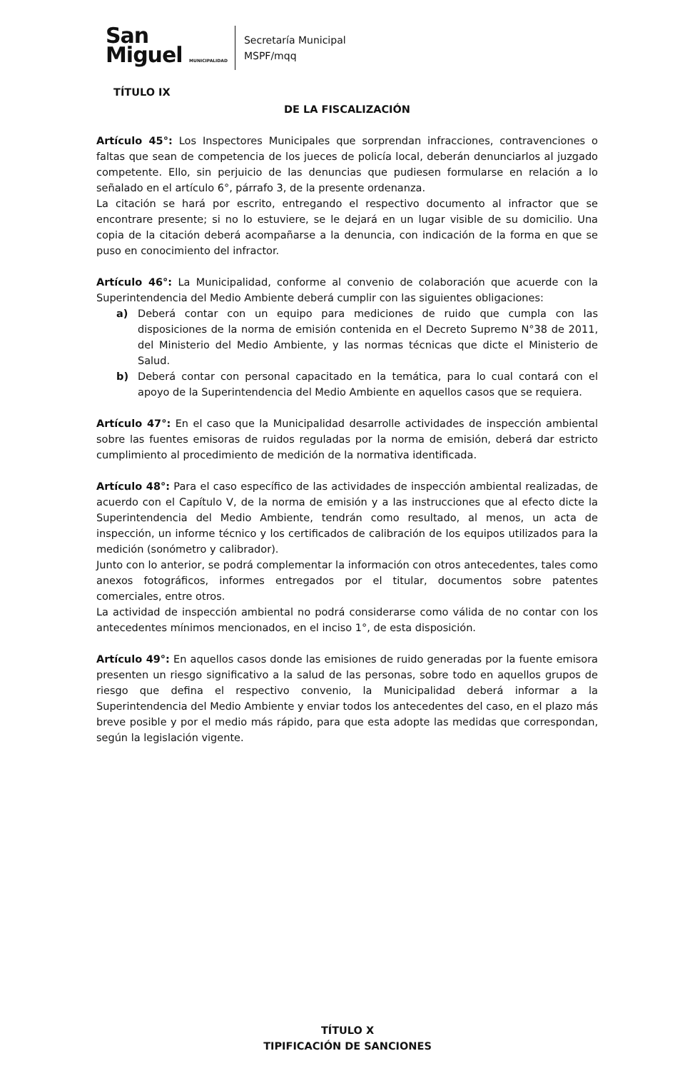San
Miguel MUNICIPALIDAD
Secretaría Municipal
MSPF/mqq
TÍTULO IX
DE LA FISCALIZACIÓN
Artículo 45°: Los Inspectores Municipales que sorprendan infracciones, contravenciones o faltas que sean de competencia de los jueces de policía local, deberán denunciarlos al juzgado competente. Ello, sin perjuicio de las denuncias que pudiesen formularse en relación a lo señalado en el artículo 6°, párrafo 3, de la presente ordenanza.
La citación se hará por escrito, entregando el respectivo documento al infractor que se encontrare presente; si no lo estuviere, se le dejará en un lugar visible de su domicilio. Una copia de la citación deberá acompañarse a la denuncia, con indicación de la forma en que se puso en conocimiento del infractor.
Artículo 46°: La Municipalidad, conforme al convenio de colaboración que acuerde con la Superintendencia del Medio Ambiente deberá cumplir con las siguientes obligaciones:
a) Deberá contar con un equipo para mediciones de ruido que cumpla con las disposiciones de la norma de emisión contenida en el Decreto Supremo N°38 de 2011, del Ministerio del Medio Ambiente, y las normas técnicas que dicte el Ministerio de Salud.
b) Deberá contar con personal capacitado en la temática, para lo cual contará con el apoyo de la Superintendencia del Medio Ambiente en aquellos casos que se requiera.
Artículo 47°: En el caso que la Municipalidad desarrolle actividades de inspección ambiental sobre las fuentes emisoras de ruidos reguladas por la norma de emisión, deberá dar estricto cumplimiento al procedimiento de medición de la normativa identificada.
Artículo 48°: Para el caso específico de las actividades de inspección ambiental realizadas, de acuerdo con el Capítulo V, de la norma de emisión y a las instrucciones que al efecto dicte la Superintendencia del Medio Ambiente, tendrán como resultado, al menos, un acta de inspección, un informe técnico y los certificados de calibración de los equipos utilizados para la medición (sonómetro y calibrador).
Junto con lo anterior, se podrá complementar la información con otros antecedentes, tales como anexos fotográficos, informes entregados por el titular, documentos sobre patentes comerciales, entre otros.
La actividad de inspección ambiental no podrá considerarse como válida de no contar con los antecedentes mínimos mencionados, en el inciso 1°, de esta disposición.
Artículo 49°: En aquellos casos donde las emisiones de ruido generadas por la fuente emisora presenten un riesgo significativo a la salud de las personas, sobre todo en aquellos grupos de riesgo que defina el respectivo convenio, la Municipalidad deberá informar a la Superintendencia del Medio Ambiente y enviar todos los antecedentes del caso, en el plazo más breve posible y por el medio más rápido, para que esta adopte las medidas que correspondan, según la legislación vigente.
TÍTULO X
TIPIFICACIÓN DE SANCIONES